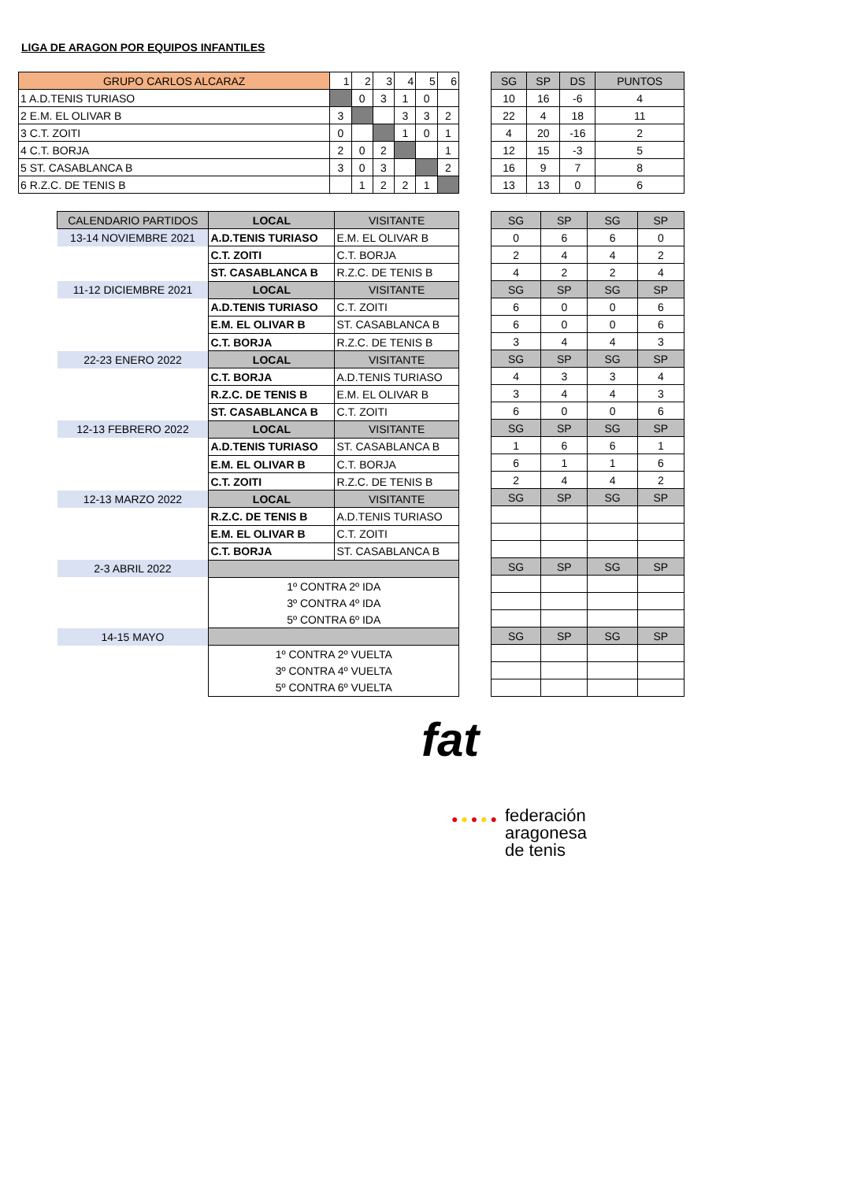LIGA DE ARAGON POR EQUIPOS INFANTILES
| GRUPO CARLOS ALCARAZ | 1 | 2 | 3 | 4 | 5 | 6 |
| --- | --- | --- | --- | --- | --- | --- |
| 1 A.D.TENIS TURIASO | | 0 | 3 | 1 | 0 | |
| 2 E.M. EL OLIVAR B | 3 | | | 3 | 3 | 2 |
| 3 C.T. ZOITI | 0 | | | 1 | 0 | 1 |
| 4 C.T. BORJA | 2 | 0 | 2 | | | 1 |
| 5 ST. CASABLANCA B | 3 | 0 | 3 | | | 2 |
| 6 R.Z.C. DE TENIS B | | 1 | 2 | 2 | 1 | |
| SG | SP | DS | PUNTOS |
| --- | --- | --- | --- |
| 10 | 16 | -6 | 4 |
| 22 | 4 | 18 | 11 |
| 4 | 20 | -16 | 2 |
| 12 | 15 | -3 | 5 |
| 16 | 9 | 7 | 8 |
| 13 | 13 | 0 | 6 |
| CALENDARIO PARTIDOS | LOCAL | VISITANTE |
| --- | --- | --- |
| 13-14 NOVIEMBRE 2021 | A.D.TENIS TURIASO | E.M. EL OLIVAR B |
| | C.T. ZOITI | C.T. BORJA |
| | ST. CASABLANCA B | R.Z.C. DE TENIS B |
| 11-12 DICIEMBRE 2021 | LOCAL | VISITANTE |
| | A.D.TENIS TURIASO | C.T. ZOITI |
| | E.M. EL OLIVAR B | ST. CASABLANCA B |
| | C.T. BORJA | R.Z.C. DE TENIS B |
| 22-23 ENERO 2022 | LOCAL | VISITANTE |
| | C.T. BORJA | A.D.TENIS TURIASO |
| | R.Z.C. DE TENIS B | E.M. EL OLIVAR B |
| | ST. CASABLANCA B | C.T. ZOITI |
| 12-13 FEBRERO 2022 | LOCAL | VISITANTE |
| | A.D.TENIS TURIASO | ST. CASABLANCA B |
| | E.M. EL OLIVAR B | C.T. BORJA |
| | C.T. ZOITI | R.Z.C. DE TENIS B |
| 12-13 MARZO 2022 | LOCAL | VISITANTE |
| | R.Z.C. DE TENIS B | A.D.TENIS TURIASO |
| | E.M. EL OLIVAR B | C.T. ZOITI |
| | C.T. BORJA | ST. CASABLANCA B |
| 2-3 ABRIL 2022 | | |
| | 1º CONTRA 2º IDA | |
| | 3º CONTRA 4º IDA | |
| | 5º CONTRA 6º IDA | |
| 14-15 MAYO | | |
| | 1º CONTRA 2º VUELTA | |
| | 3º CONTRA 4º VUELTA | |
| | 5º CONTRA 6º VUELTA | |
| SG | SP | SG | SP |
| --- | --- | --- | --- |
| 0 | 6 | 6 | 0 |
| 2 | 4 | 4 | 2 |
| 4 | 2 | 2 | 4 |
| SG | SP | SG | SP |
| 6 | 0 | 0 | 6 |
| 6 | 0 | 0 | 6 |
| 3 | 4 | 4 | 3 |
| SG | SP | SG | SP |
| 4 | 3 | 3 | 4 |
| 3 | 4 | 4 | 3 |
| 6 | 0 | 0 | 6 |
| SG | SP | SG | SP |
| 1 | 6 | 6 | 1 |
| 6 | 1 | 1 | 6 |
| 2 | 4 | 4 | 2 |
| SG | SP | SG | SP |
| SG | SP | SG | SP |
| SG | SP | SG | SP |
fat
● ● ● ● ● federación
aragonesa
de tenis